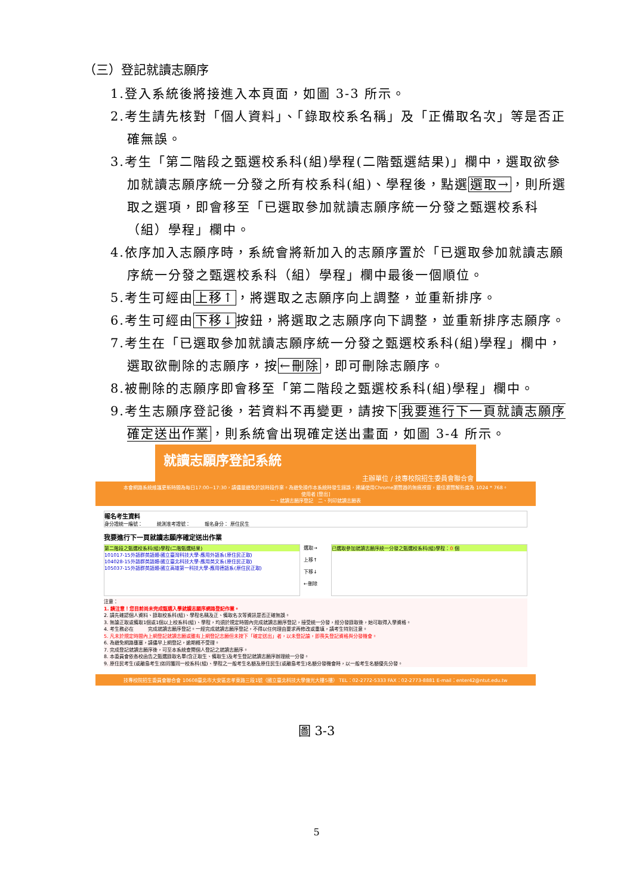（三）登記就讀志願序
1.登入系統後將接進入本頁面，如圖 3-3 所示。
2.考生請先核對「個人資料」、「錄取校系名稱」及「正備取名次」等是否正確無誤。
3.考生「第二階段之甄選校系科(組)學程(二階甄選結果)」欄中，選取欲參加就讀志願序統一分發之所有校系科(組)、學程後，點選選取→，則所選取之選項，即會移至「已選取參加就讀志願序統一分發之甄選校系科（組）學程」欄中。
4.依序加入志願序時，系統會將新加入的志願序置於「已選取參加就讀志願序統一分發之甄選校系科（組）學程」欄中最後一個順位。
5.考生可經由上移↑，將選取之志願序向上調整，並重新排序。
6.考生可經由下移↓按鈕，將選取之志願序向下調整，並重新排序志願序。
7.考生在「已選取參加就讀志願序統一分發之甄選校系科(組)學程」欄中，選取欲刪除的志願序，按←刪除，即可刪除志願序。
8.被刪除的志願序即會移至「第二階段之甄選校系科(組)學程」欄中。
9.考生志願序登記後，若資料不再變更，請按下我要進行下一頁就讀志願序確定送出作業，則系統會出現確定送出畫面，如圖 3-4 所示。
就讀志願序登記系統
主辦單位 / 技專校院招生委員會聯合會
本會網路系統維護更新時間為每日17:00~17:30，請儘量避免於該時段作業。為避免操作本系統時發生錯誤，建議使用Chrome瀏覽器的無痕視窗，最佳瀏覽解析度為 1024 * 768。
使用者 [登出]
一、就讀志願序登記　二、列印就讀志願表
報名考生資料
身分證統一編號：　　　統測准考證號：　　　報名身分： 原住民生
我要進行下一頁就讀志願序確定送出作業
第二階段之甄選校系科(組)學程(二階甄選結果)
101017-15外語群英語類-國立臺灣科技大學-應用外語系(原住民正取)
104028-15外語群英語類-國立臺北科技大學-應用英文系(原住民正取)
105037-15外語群英語類-國立高雄第一科技大學-應用德語系(原住民正取)
選取→
上移↑
下移↓
←刪除
已選取參加就讀志願序統一分發之甄選校系科(組)學程：0 個
注意：
1. 請注意！您目前尚未完成甄選入學就讀志願序網路登記作業。
2. 請先確認個人資料、錄取校系科(組)、學程名稱及正、備取名次等資訊是否正確無誤。
3. 無論正取或備取1個或1個以上校系科(組)、學程，均須於規定時間內完成就讀志願序登記，接受統一分發，經分發錄取後，始可取得入學資格。
4. 考生務必在　　　完成就讀志願序登記。一經完成就讀志願序登記，不得以任何理由要求再修改或重填，請考生特別注意。
5. 凡未於規定時間內上網登記就讀志願或雖有上網登記志願但未按下「確定送出」者，以未登記論，即喪失登記資格與分發機會。
6. 為避免網路壅塞，請儘早上網登記，逾期概不受理。
7. 完成登記就讀志願序後，可至本系統查閱個人登記之就讀志願序。
8. 本委員會依各校函告之甄選錄取名單(含正取生、備取生)及考生登記就讀志願序辦理統一分發。
9. 原住民考生(或離島考生)如同獲同一校系科(組)、學程之一般考生名額及原住民生(或離島考生)名額分發機會時，以一般考生名額優先分發。
技專校院招生委員會聯合會 10608臺北市大安區忠孝東路三段1號（國立臺北科技大學億光大樓5樓） TEL：02-2772-5333 FAX：02-2773-8881 E-mail：enter42@ntut.edu.tw
圖 3-3
5